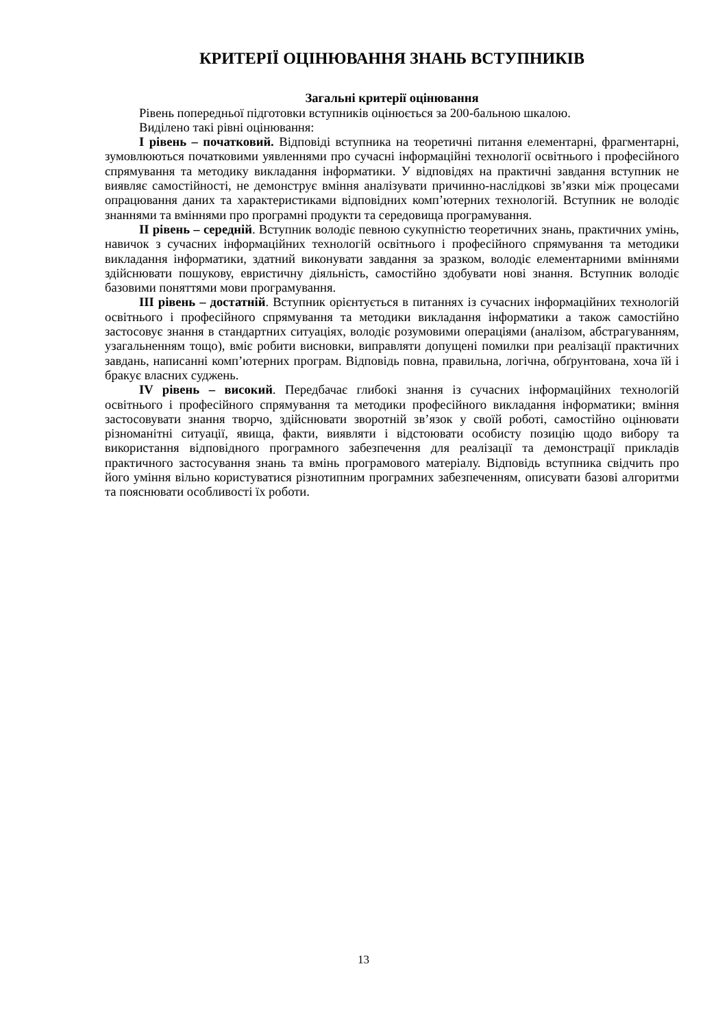КРИТЕРІЇ ОЦІНЮВАННЯ ЗНАНЬ ВСТУПНИКІВ
Загальні критерії оцінювання
Рівень попередньої підготовки вступників оцінюється за 200-бальною шкалою.
Виділено такі рівні оцінювання:
I рівень – початковий. Відповіді вступника на теоретичні питання елементарні, фрагментарні, зумовлюються початковими уявленнями про сучасні інформаційні технології освітнього і професійного спрямування та методику викладання інформатики. У відповідях на практичні завдання вступник не виявляє самостійності, не демонструє вміння аналізувати причинно-наслідкові зв’язки між процесами опрацювання даних та характеристиками відповідних комп’ютерних технологій. Вступник не володіє знаннями та вміннями про програмні продукти та середовища програмування.
II рівень – середній. Вступник володіє певною сукупністю теоретичних знань, практичних умінь, навичок з сучасних інформаційних технологій освітнього і професійного спрямування та методики викладання інформатики, здатний виконувати завдання за зразком, володіє елементарними вміннями здійснювати пошукову, евристичну діяльність, самостійно здобувати нові знання. Вступник володіє базовими поняттями мови програмування.
III рівень – достатній. Вступник орієнтується в питаннях із сучасних інформаційних технологій освітнього і професійного спрямування та методики викладання інформатики а також самостійно застосовує знання в стандартних ситуаціях, володіє розумовими операціями (аналізом, абстрагуванням, узагальненням тощо), вміє робити висновки, виправляти допущені помилки при реалізації практичних завдань, написанні комп’ютерних програм. Відповідь повна, правильна, логічна, обґрунтована, хоча їй і бракує власних суджень.
IV рівень – високий. Передбачає глибокі знання із сучасних інформаційних технологій освітнього і професійного спрямування та методики професійного викладання інформатики; вміння застосовувати знання творчо, здійснювати зворотній зв’язок у своїй роботі, самостійно оцінювати різноманітні ситуації, явища, факти, виявляти і відстоювати особисту позицію щодо вибору та використання відповідного програмного забезпечення для реалізації та демонстрації прикладів практичного застосування знань та вмінь програмового матеріалу. Відповідь вступника свідчить про його уміння вільно користуватися різнотипним програмних забезпеченням, описувати базові алгоритми та пояснювати особливості їх роботи.
13